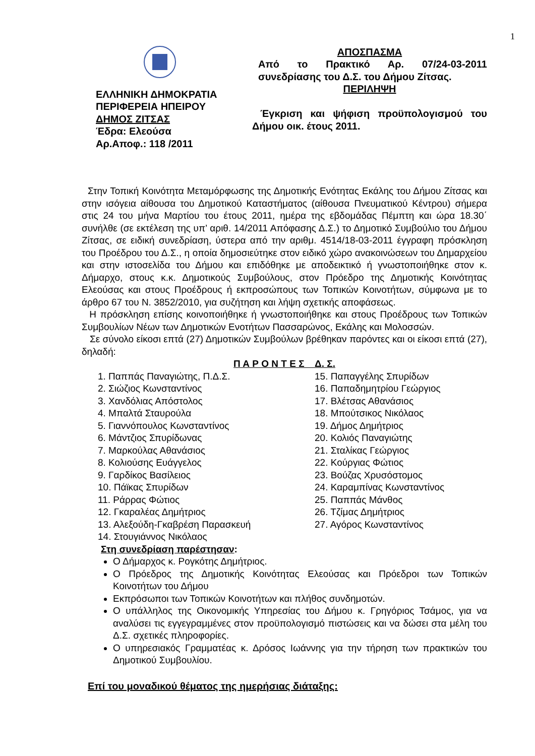1
ΕΛΛΗΝΙΚΗ ΔΗΜΟΚΡΑΤΙΑ
ΠΕΡΙΦΕΡΕΙΑ ΗΠΕΙΡΟΥ
ΔΗΜΟΣ ΖΙΤΣΑΣ
Έδρα: Ελεούσα
Αρ.Αποφ.: 118 /2011
ΑΠΟΣΠΑΣΜΑ
Από το Πρακτικό Αρ. 07/24-03-2011 συνεδρίασης του Δ.Σ. του Δήμου Ζίτσας.
ΠΕΡΙΛΗΨΗ
Έγκριση και ψήφιση προϋπολογισμού του Δήμου οικ. έτους 2011.
Στην Τοπική Κοινότητα Μεταμόρφωσης της Δημοτικής Ενότητας Εκάλης του Δήμου Ζίτσας και στην ισόγεια αίθουσα του Δημοτικού Καταστήματος (αίθουσα Πνευματικού Κέντρου) σήμερα στις 24 του μήνα Μαρτίου του έτους 2011, ημέρα της εβδομάδας Πέμπτη και ώρα 18.30΄ συνήλθε (σε εκτέλεση της υπ’ αριθ. 14/2011 Απόφασης Δ.Σ.) το Δημοτικό Συμβούλιο του Δήμου Ζίτσας, σε ειδική συνεδρίαση, ύστερα από την αριθμ. 4514/18-03-2011 έγγραφη πρόσκληση του Προέδρου του Δ.Σ., η οποία δημοσιεύτηκε στον ειδικό χώρο ανακοινώσεων του Δημαρχείου και στην ιστοσελίδα του Δήμου και επιδόθηκε με αποδεικτικό ή γνωστοποιήθηκε στον κ. Δήμαρχο, στους κ.κ. Δημοτικούς Συμβούλους, στον Πρόεδρο της Δημοτικής Κοινότητας Ελεούσας και στους Προέδρους ή εκπροσώπους των Τοπικών Κοινοτήτων, σύμφωνα με το άρθρο 67 του Ν. 3852/2010, για συζήτηση και λήψη σχετικής αποφάσεως.
Η πρόσκληση επίσης κοινοποιήθηκε ή γνωστοποιήθηκε και στους Προέδρους των Τοπικών Συμβουλίων Νέων των Δημοτικών Ενοτήτων Πασσαρώνος, Εκάλης και Μολοσσών.
Σε σύνολο είκοσι επτά (27) Δημοτικών Συμβούλων βρέθηκαν παρόντες και οι είκοσι επτά (27), δηλαδή:
Π Α Ρ Ο Ν Τ Ε Σ Δ. Σ.
1. Παππάς Παναγιώτης, Π.Δ.Σ.
2. Σιώζιος Κωνσταντίνος
3. Χανδόλιας Απόστολος
4. Μπαλτά Σταυρούλα
5. Γιαννόπουλος Κωνσταντίνος
6. Μάντζιος Σπυρίδωνας
7. Μαρκούλας Αθανάσιος
8. Κολιούσης Ευάγγελος
9. Γαρδίκος Βασίλειος
10. Πάϊκας Σπυρίδων
11. Ράρρας Φώτιος
12. Γκαραλέας Δημήτριος
13. Αλεξούδη-Γκαβρέση Παρασκευή
14. Στουγιάννος Νικόλαος
15. Παπαγγέλης Σπυρίδων
16. Παπαδημητρίου Γεώργιος
17. Βλέτσας Αθανάσιος
18. Μπούτσικος Νικόλαος
19. Δήμος Δημήτριος
20. Κολιός Παναγιώτης
21. Σταλίκας Γεώργιος
22. Κούργιας Φώτιος
23. Βούζας Χρυσόστομος
24. Καραμπίνας Κωνσταντίνος
25. Παππάς Μάνθος
26. Τζίμας Δημήτριος
27. Αγόρος Κωνσταντίνος
Στη συνεδρίαση παρέστησαν:
Ο Δήμαρχος κ. Ρογκότης Δημήτριος.
Ο Πρόεδρος της Δημοτικής Κοινότητας Ελεούσας και Πρόεδροι των Τοπικών Κοινοτήτων του Δήμου
Εκπρόσωποι των Τοπικών Κοινοτήτων και πλήθος συνδημοτών.
Ο υπάλληλος της Οικονομικής Υπηρεσίας του Δήμου κ. Γρηγόριος Τσάμος, για να αναλύσει τις εγγεγραμμένες στον προϋπολογισμό πιστώσεις και να δώσει στα μέλη του Δ.Σ. σχετικές πληροφορίες.
Ο υπηρεσιακός Γραμματέας κ. Δρόσος Ιωάννης για την τήρηση των πρακτικών του Δημοτικού Συμβουλίου.
Επί του μοναδικού θέματος της ημερήσιας διάταξης: